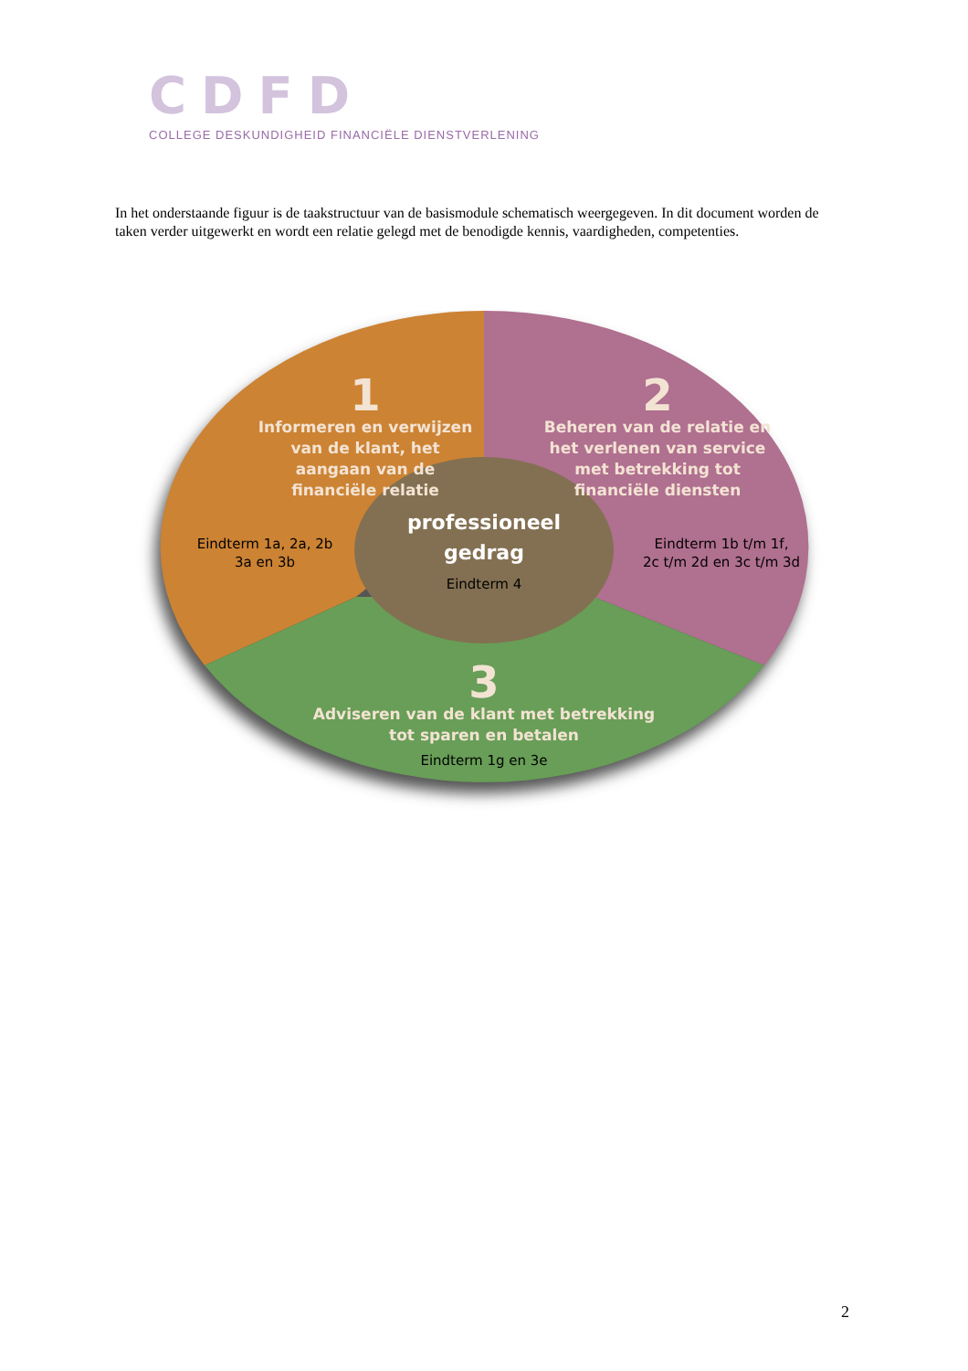CDFD
COLLEGE DESKUNDIGHEID FINANCIËLE DIENSTVERLENING
In het onderstaande figuur is de taakstructuur van de basismodule schematisch weergegeven. In dit document worden de taken verder uitgewerkt en wordt een relatie gelegd met de benodigde kennis, vaardigheden, competenties.
1
Informeren en verwijzen van de klant, het aangaan van de financiële relatie
Eindterm 1a, 2a, 2b
3a en 3b
2
Beheren van de relatie en het verlenen van service met betrekking tot financiële diensten
Eindterm 1b t/m 1f,
2c t/m 2d en 3c t/m 3d
professioneel gedrag
Eindterm 4
3
Adviseren van de klant met betrekking tot sparen en betalen
Eindterm 1g en 3e
2